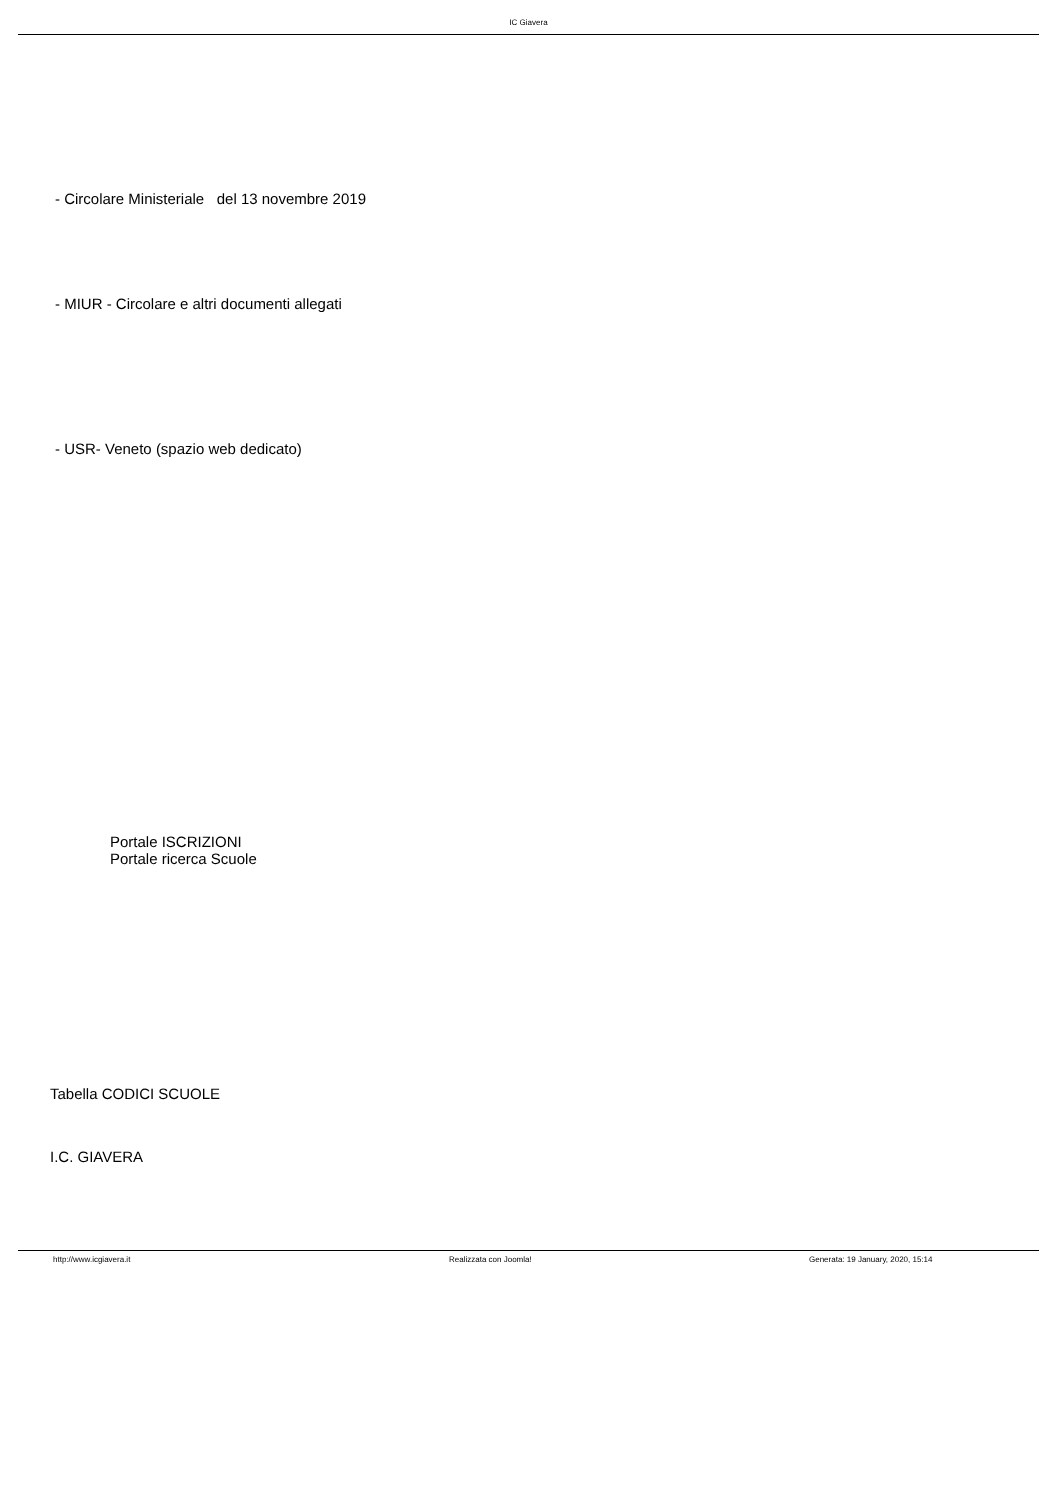IC Giavera
- Circolare Ministeriale del 13 novembre 2019
- MIUR - Circolare e altri documenti allegati
- USR- Veneto (spazio web dedicato)
Portale ISCRIZIONI
Portale ricerca Scuole
Tabella CODICI SCUOLE
I.C. GIAVERA
http://www.icgiavera.it Realizzata con Joomla! Generata: 19 January, 2020, 15:14